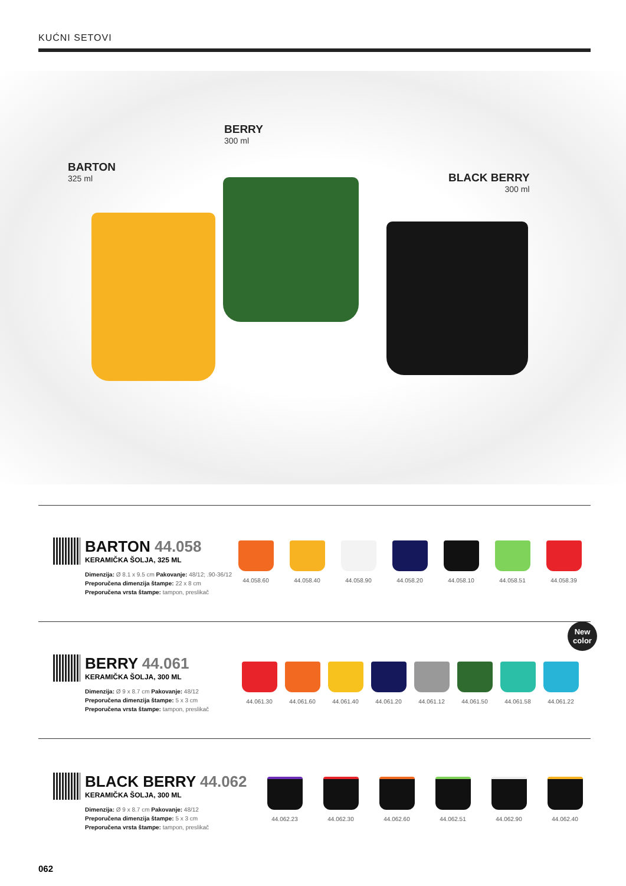KUĆNI SETOVI
BARTON
325 ml
BERRY
300 ml
BLACK BERRY
300 ml
BARTON 44.058
KERAMIČKA ŠOLJA, 325 ML
Dimenzija: Ø 8.1 x 9.5 cm Pakovanje: 48/12; .90-36/12
Preporučena dimenzija štampe: 22 x 8 cm
Preporučena vrsta štampe: tampon, preslikač
44.058.60 44.058.40 44.058.90 44.058.20 44.058.10 44.058.51 44.058.39
New
color
BERRY 44.061
KERAMIČKA ŠOLJA, 300 ML
Dimenzija: Ø 9 x 8.7 cm Pakovanje: 48/12
Preporučena dimenzija štampe: 5 x 3 cm
Preporučena vrsta štampe: tampon, preslikač
44.061.30 44.061.60 44.061.40 44.061.20 44.061.12 44.061.50 44.061.58 44.061.22
BLACK BERRY 44.062
KERAMIČKA ŠOLJA, 300 ML
Dimenzija: Ø 9 x 8.7 cm Pakovanje: 48/12
Preporučena dimenzija štampe: 5 x 3 cm
Preporučena vrsta štampe: tampon, preslikač
44.062.23 44.062.30 44.062.60 44.062.51 44.062.90 44.062.40
062